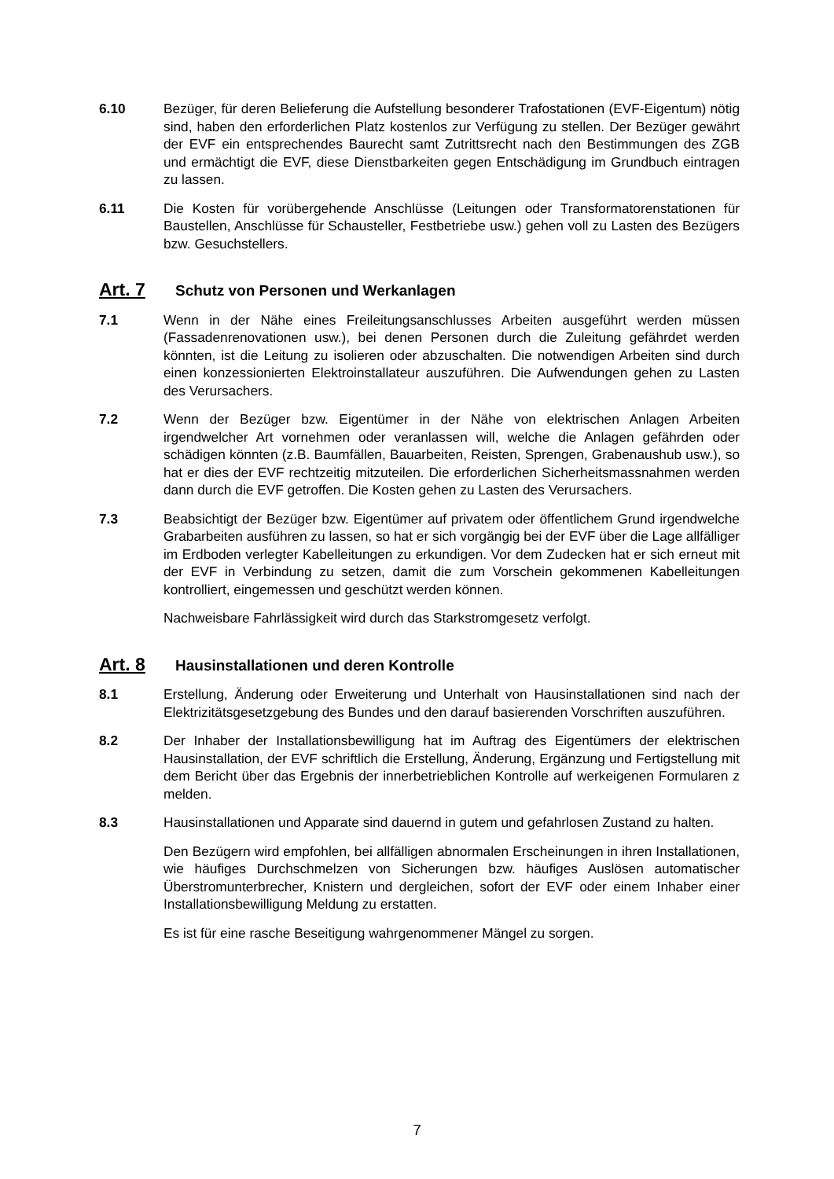6.10 Bezüger, für deren Belieferung die Aufstellung besonderer Trafostationen (EVF-Eigentum) nötig sind, haben den erforderlichen Platz kostenlos zur Verfügung zu stellen. Der Bezüger gewährt der EVF ein entsprechendes Baurecht samt Zutrittsrecht nach den Bestimmungen des ZGB und ermächtigt die EVF, diese Dienstbarkeiten gegen Entschädigung im Grundbuch eintragen zu lassen.
6.11 Die Kosten für vorübergehende Anschlüsse (Leitungen oder Transformatorenstationen für Baustellen, Anschlüsse für Schausteller, Festbetriebe usw.) gehen voll zu Lasten des Bezügers bzw. Gesuchstellers.
Art. 7 Schutz von Personen und Werkanlagen
7.1 Wenn in der Nähe eines Freileitungsanschlusses Arbeiten ausgeführt werden müssen (Fassadenrenovationen usw.), bei denen Personen durch die Zuleitung gefährdet werden könnten, ist die Leitung zu isolieren oder abzuschalten. Die notwendigen Arbeiten sind durch einen konzessionierten Elektroinstallateur auszuführen. Die Aufwendungen gehen zu Lasten des Verursachers.
7.2 Wenn der Bezüger bzw. Eigentümer in der Nähe von elektrischen Anlagen Arbeiten irgendwelcher Art vornehmen oder veranlassen will, welche die Anlagen gefährden oder schädigen könnten (z.B. Baumfällen, Bauarbeiten, Reisten, Sprengen, Grabenaushub usw.), so hat er dies der EVF rechtzeitig mitzuteilen. Die erforderlichen Sicherheitsmassnahmen werden dann durch die EVF getroffen. Die Kosten gehen zu Lasten des Verursachers.
7.3 Beabsichtigt der Bezüger bzw. Eigentümer auf privatem oder öffentlichem Grund irgendwelche Grabarbeiten ausführen zu lassen, so hat er sich vorgängig bei der EVF über die Lage allfälliger im Erdboden verlegter Kabelleitungen zu erkundigen. Vor dem Zudecken hat er sich erneut mit der EVF in Verbindung zu setzen, damit die zum Vorschein gekommenen Kabelleitungen kontrolliert, eingemessen und geschützt werden können.
Nachweisbare Fahrlässigkeit wird durch das Starkstromgesetz verfolgt.
Art. 8 Hausinstallationen und deren Kontrolle
8.1 Erstellung, Änderung oder Erweiterung und Unterhalt von Hausinstallationen sind nach der Elektrizitätsgesetzgebung des Bundes und den darauf basierenden Vorschriften auszuführen.
8.2 Der Inhaber der Installationsbewilligung hat im Auftrag des Eigentümers der elektrischen Hausinstallation, der EVF schriftlich die Erstellung, Änderung, Ergänzung und Fertigstellung mit dem Bericht über das Ergebnis der innerbetrieblichen Kontrolle auf werkeigenen Formularen z melden.
8.3 Hausinstallationen und Apparate sind dauernd in gutem und gefahrlosen Zustand zu halten.
Den Bezügern wird empfohlen, bei allfälligen abnormalen Erscheinungen in ihren Installationen, wie häufiges Durchschmelzen von Sicherungen bzw. häufiges Auslösen automatischer Überstromunterbrecher, Knistern und dergleichen, sofort der EVF oder einem Inhaber einer Installationsbewilligung Meldung zu erstatten.
Es ist für eine rasche Beseitigung wahrgenommener Mängel zu sorgen.
7